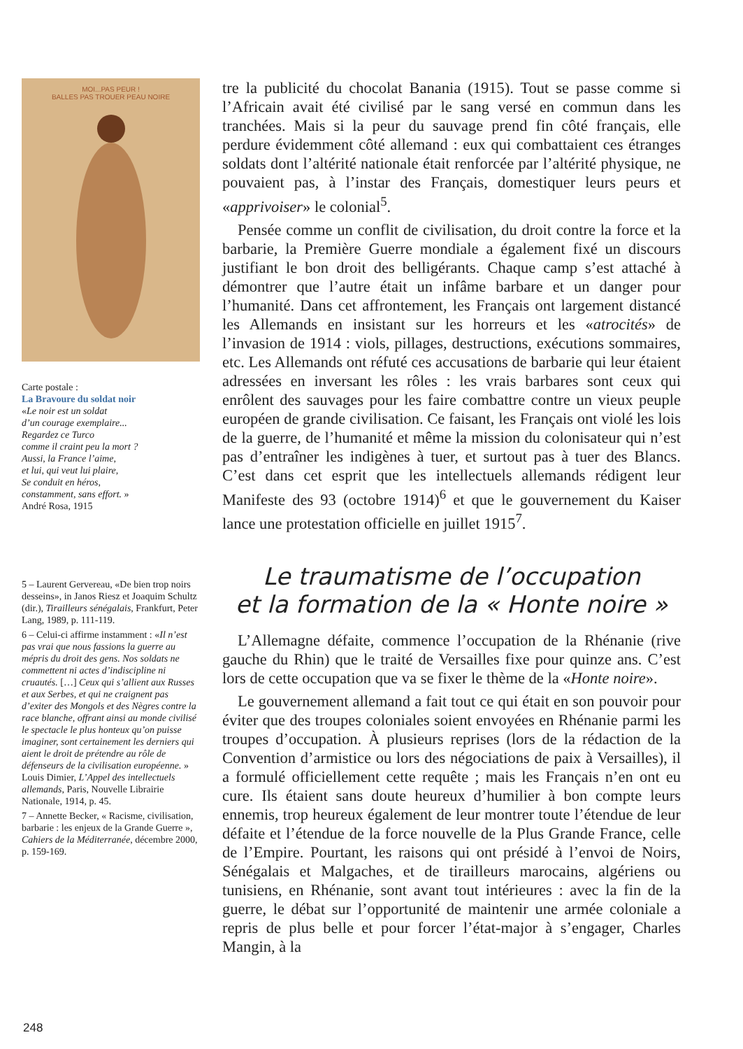MOI...PAS PEUR !
BALLES PAS TROUER PEAU NOIRE
Carte postale :
La Bravoure du soldat noir
«Le noir est un soldat
d’un courage exemplaire...
Regardez ce Turco
comme il craint peu la mort ?
Aussi, la France l’aime,
et lui, qui veut lui plaire,
Se conduit en héros,
constamment, sans effort. »
André Rosa, 1915
5 – Laurent Gervereau, «De bien trop noirs desseins», in Janos Riesz et Joaquim Schultz (dir.), Tirailleurs sénégalais, Frankfurt, Peter Lang, 1989, p. 111-119.
6 – Celui-ci affirme instamment : «Il n’est pas vrai que nous fassions la guerre au mépris du droit des gens. Nos soldats ne commettent ni actes d’indiscipline ni cruautés. […] Ceux qui s’allient aux Russes et aux Serbes, et qui ne craignent pas d’exiter des Mongols et des Nègres contre la race blanche, offrant ainsi au monde civilisé le spectacle le plus honteux qu’on puisse imaginer, sont certainement les derniers qui aient le droit de prétendre au rôle de défenseurs de la civilisation européenne. » Louis Dimier, L’Appel des intellectuels allemands, Paris, Nouvelle Librairie Nationale, 1914, p. 45.
7 – Annette Becker, « Racisme, civilisation, barbarie : les enjeux de la Grande Guerre », Cahiers de la Méditerranée, décembre 2000, p. 159-169.
tre la publicité du chocolat Banania (1915). Tout se passe comme si l’Africain avait été civilisé par le sang versé en commun dans les tranchées. Mais si la peur du sauvage prend fin côté français, elle perdure évidemment côté allemand : eux qui combattaient ces étranges soldats dont l’altérité nationale était renforcée par l’altérité physique, ne pouvaient pas, à l’instar des Français, domestiquer leurs peurs et «apprivoiser» le colonial<sup>5</sup>.
Pensée comme un conflit de civilisation, du droit contre la force et la barbarie, la Première Guerre mondiale a également fixé un discours justifiant le bon droit des belligérants. Chaque camp s’est attaché à démontrer que l’autre était un infâme barbare et un danger pour l’humanité. Dans cet affrontement, les Français ont largement distancé les Allemands en insistant sur les horreurs et les «atrocités» de l’invasion de 1914 : viols, pillages, destructions, exécutions sommaires, etc. Les Allemands ont réfuté ces accusations de barbarie qui leur étaient adressées en inversant les rôles : les vrais barbares sont ceux qui enrôlent des sauvages pour les faire combattre contre un vieux peuple européen de grande civilisation. Ce faisant, les Français ont violé les lois de la guerre, de l’humanité et même la mission du colonisateur qui n’est pas d’entraîner les indigènes à tuer, et surtout pas à tuer des Blancs. C’est dans cet esprit que les intellectuels allemands rédigent leur Manifeste des 93 (octobre 1914)<sup>6</sup> et que le gouvernement du Kaiser lance une protestation officielle en juillet 1915<sup>7</sup>.
Le traumatisme de l’occupation
et la formation de la « Honte noire »
L’Allemagne défaite, commence l’occupation de la Rhénanie (rive gauche du Rhin) que le traité de Versailles fixe pour quinze ans. C’est lors de cette occupation que va se fixer le thème de la «Honte noire».
Le gouvernement allemand a fait tout ce qui était en son pouvoir pour éviter que des troupes coloniales soient envoyées en Rhénanie parmi les troupes d’occupation. À plusieurs reprises (lors de la rédaction de la Convention d’armistice ou lors des négociations de paix à Versailles), il a formulé officiellement cette requête ; mais les Français n’en ont eu cure. Ils étaient sans doute heureux d’humilier à bon compte leurs ennemis, trop heureux également de leur montrer toute l’étendue de leur défaite et l’étendue de la force nouvelle de la Plus Grande France, celle de l’Empire. Pourtant, les raisons qui ont présidé à l’envoi de Noirs, Sénégalais et Malgaches, et de tirailleurs marocains, algériens ou tunisiens, en Rhénanie, sont avant tout intérieures : avec la fin de la guerre, le débat sur l’opportunité de maintenir une armée coloniale a repris de plus belle et pour forcer l’état-major à s’engager, Charles Mangin, à la
248